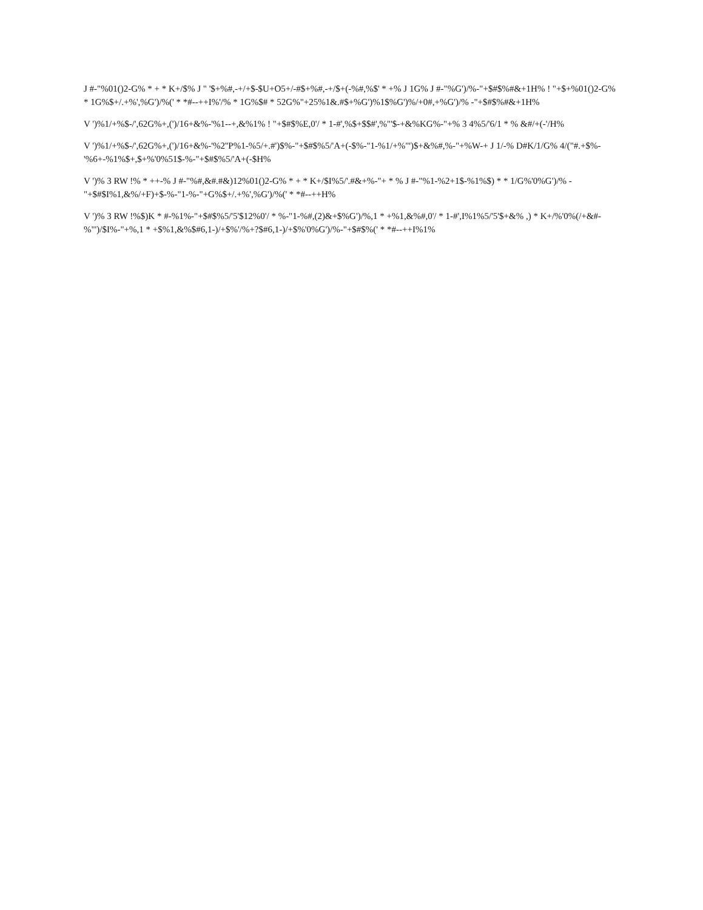J #-"%01()2-G% * + * K+/$% J " '$+%#,-+/+$-$U+O5+/-#$+%#,-+/$+(-%#,%$' * +% J 1G% J #-"%G')/%-"+$#$%#&+1H% ! "+$+%01()2-G% * 1G%$+/.+%',%G')/%(' * *#--++I%'/% * 1G%$# * 52G%"+25%1&.#$+%G')%1$%G')%/+0#,+%G')/% -"+$#$%#&+1H%
V ')%1/+%$-/',62G%+,(')/16+&%-'%1--+,&%1% ! "+$#$%E,0'/ * 1-#',%$+$$#',%"'$-+&%KG%-"+% 3 4%5/'6/1 * % &#/+(-'/H%
V ')%1/+%$-/',62G%+,(')/16+&%-'%2''P%1-%5/+.#')$%-"+$#$%5/'A+(-$%-"1-%1/+%"')$+&%#,%-"+%W-+ J 1/-% D#K/1/G% 4/("#.+$%-'%6+-%1%$+,$+%'0%51$-%-"+$#$%5/'A+(-$H%
V ')% 3 RW !% * ++-% J #-"%#,&#.#&)12%01()2-G% * + * K+/$I%5/'.#&+%-"+ * % J #-"%1-%2+1$-%1%$) * * 1/G%'0%G')/% -"+$#$I%1,&%/+F)+$-%-"1-%-"+G%$+/.+%',%G')/%(' * *#--++H%
V ')% 3 RW !%$)K * #-%1%-"+$#$%5/'5'$12%0'/ * %-"1-%#,(2)&+$%G')/%,1 * +%1,&%#,0'/ * 1-#',I%1%5/'5'$+&% ,) * K+/%'0%(/+&#-%"')/$I%-"+%,1 * +$%1,&%$#6,1-)/+$%'/%+?$#6,1-)/+$%'0%G')/%-"+$#$%(' * *#--++I%1%